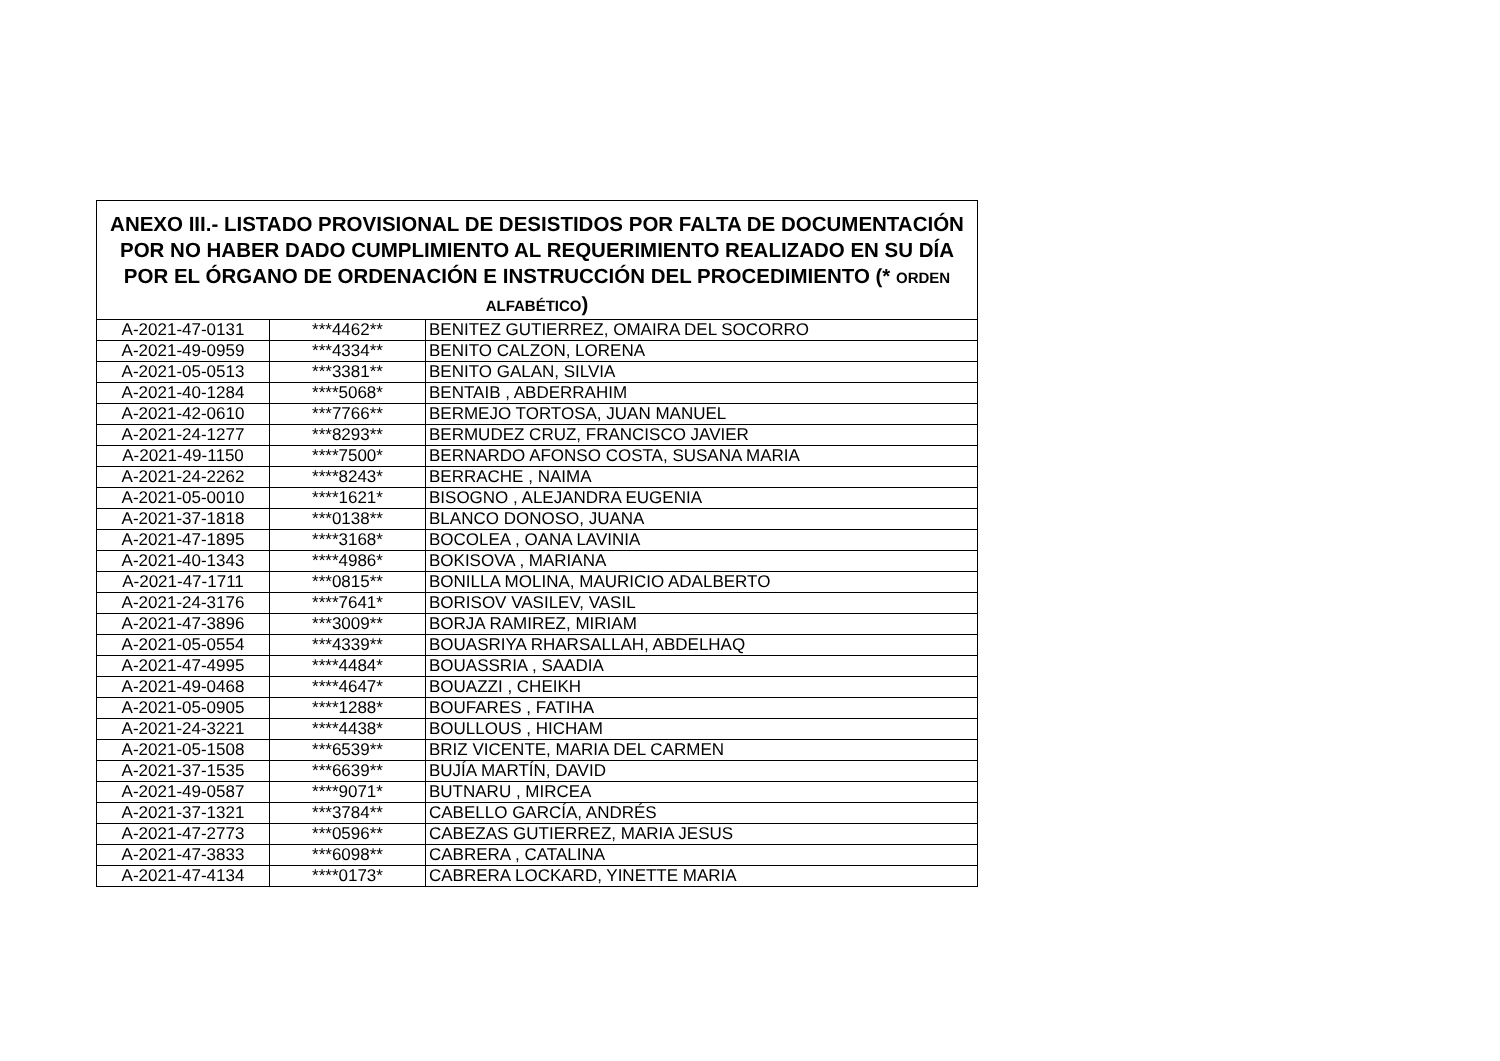| ANEXO III.- LISTADO PROVISIONAL DE DESISTIDOS POR FALTA DE DOCUMENTACIÓN POR NO HABER DADO CUMPLIMIENTO AL REQUERIMIENTO REALIZADO EN SU DÍA POR EL ÓRGANO DE ORDENACIÓN E INSTRUCCIÓN DEL PROCEDIMIENTO (* ORDEN ALFABÉTICO ) | | |
| --- | --- | --- |
| A-2021-47-0131 | ***4462** | BENITEZ GUTIERREZ, OMAIRA DEL SOCORRO |
| A-2021-49-0959 | ***4334** | BENITO CALZON, LORENA |
| A-2021-05-0513 | ***3381** | BENITO GALAN, SILVIA |
| A-2021-40-1284 | ****5068* | BENTAIB , ABDERRAHIM |
| A-2021-42-0610 | ***7766** | BERMEJO TORTOSA, JUAN MANUEL |
| A-2021-24-1277 | ***8293** | BERMUDEZ CRUZ, FRANCISCO JAVIER |
| A-2021-49-1150 | ****7500* | BERNARDO AFONSO COSTA, SUSANA MARIA |
| A-2021-24-2262 | ****8243* | BERRACHE , NAIMA |
| A-2021-05-0010 | ****1621* | BISOGNO , ALEJANDRA EUGENIA |
| A-2021-37-1818 | ***0138** | BLANCO DONOSO, JUANA |
| A-2021-47-1895 | ****3168* | BOCOLEA , OANA LAVINIA |
| A-2021-40-1343 | ****4986* | BOKISOVA , MARIANA |
| A-2021-47-1711 | ***0815** | BONILLA MOLINA, MAURICIO ADALBERTO |
| A-2021-24-3176 | ****7641* | BORISOV VASILEV, VASIL |
| A-2021-47-3896 | ***3009** | BORJA RAMIREZ, MIRIAM |
| A-2021-05-0554 | ***4339** | BOUASRIYA RHARSALLAH, ABDELHAQ |
| A-2021-47-4995 | ****4484* | BOUASSRIA , SAADIA |
| A-2021-49-0468 | ****4647* | BOUAZZI , CHEIKH |
| A-2021-05-0905 | ****1288* | BOUFARES , FATIHA |
| A-2021-24-3221 | ****4438* | BOULLOUS , HICHAM |
| A-2021-05-1508 | ***6539** | BRIZ VICENTE, MARIA DEL CARMEN |
| A-2021-37-1535 | ***6639** | BUJÍA MARTÍN, DAVID |
| A-2021-49-0587 | ****9071* | BUTNARU , MIRCEA |
| A-2021-37-1321 | ***3784** | CABELLO GARCÍA, ANDRÉS |
| A-2021-47-2773 | ***0596** | CABEZAS GUTIERREZ, MARIA JESUS |
| A-2021-47-3833 | ***6098** | CABRERA , CATALINA |
| A-2021-47-4134 | ****0173* | CABRERA LOCKARD, YINETTE MARIA |